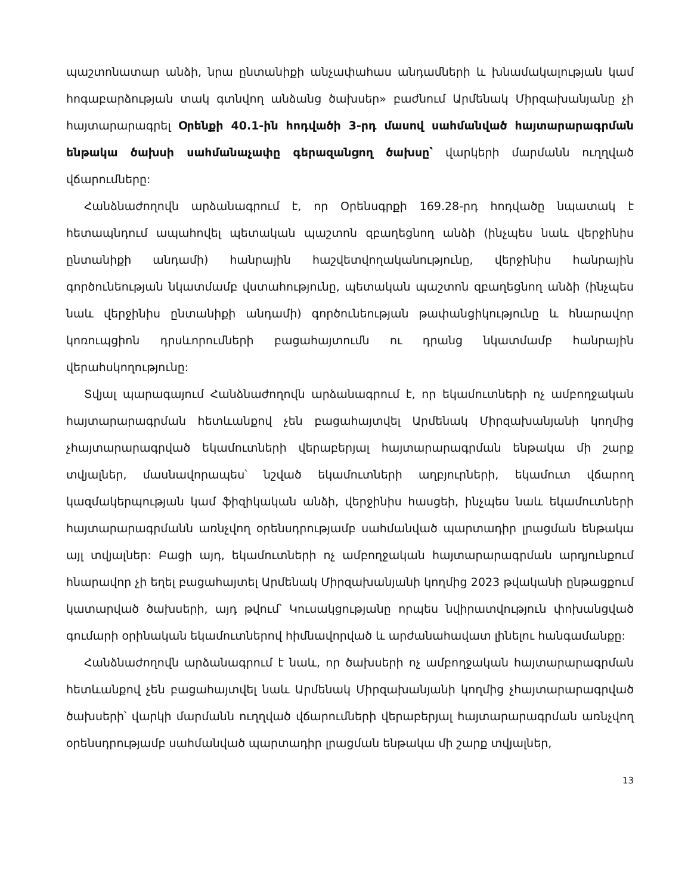պաշտոնատար անձի, նրա ընտանիքի անչափահաս անդամների և խնամակալության կամ հոգաբարձության տակ գտնվող անձանց ծախսեր» բաժնում Արմենակ Միրզախանյանը չի հայտարարագրել Օրենքի 40.1-ին հոդվածի 3-րդ մասով սահմանված հայտարարագրման ենթակա ծախսի սահմանաչափը գերազանցող ծախսը՝ վարկերի մարմանն ուղղված վճարումները:
Հանձնաժողովն արձանագրում է, որ Օրենսգրքի 169.28-րդ հոդվածը նպատակ է հետապնդում ապահովել պետական պաշտոն զբաղեցնող անձի (ինչպես նաև վերջինիս ընտանիքի անդամի) հանրային հաշվետվողականությունը, վերջինիս հանրային գործունեության նկատմամբ վստահությունը, պետական պաշտոն զբաղեցնող անձի (ինչպես նաև վերջինիս ընտանիքի անդամի) գործունեության թափանցիկությունը և հնարավոր կոռուպցիոն դրսևորումների բացահայտումն ու դրանց նկատմամբ հանրային վերահսկողությունը:
Տվյալ պարագայում Հանձնաժողովն արձանագրում է, որ եկամուտների ոչ ամբողջական հայտարարագրման հետևանքով չեն բացահայտվել Արմենակ Միրզախանյանի կողմից չհայտարարագրված եկամուտների վերաբերյալ հայտարարագրման ենթակա մի շարք տվյալներ, մասնավորապես՝ նշված եկամուտների աղբյուրների, եկամուտ վճարող կազմակերպության կամ ֆիզիկական անձի, վերջինիս հասցեի, ինչպես նաև եկամուտների հայտարարագրմանն առնչվող օրենսդրությամբ սահմանված պարտադիր լրացման ենթակա այլ տվյալներ: Բացի այդ, եկամուտների ոչ ամբողջական հայտարարագրման արդյունքում հնարավոր չի եղել բացահայտել Արմենակ Միրզախանյանի կողմից 2023 թվականի ընթացքում կատարված ծախսերի, այդ թվում՝ Կուսակցությանը որպես նվիրատվություն փոխանցված գումարի օրինական եկամուտներով հիմնավորված և արժանահավատ լինելու հանգամանքը:
Հանձնաժողովն արձանագրում է նաև, որ ծախսերի ոչ ամբողջական հայտարարագրման հետևանքով չեն բացահայտվել նաև Արմենակ Միրզախանյանի կողմից չհայտարարագրված ծախսերի՝ վարկի մարմանն ուղղված վճարումների վերաբերյալ հայտարարագրման առնչվող օրենսդրությամբ սահմանված պարտադիր լրացման ենթակա մի շարք տվյալներ,
13